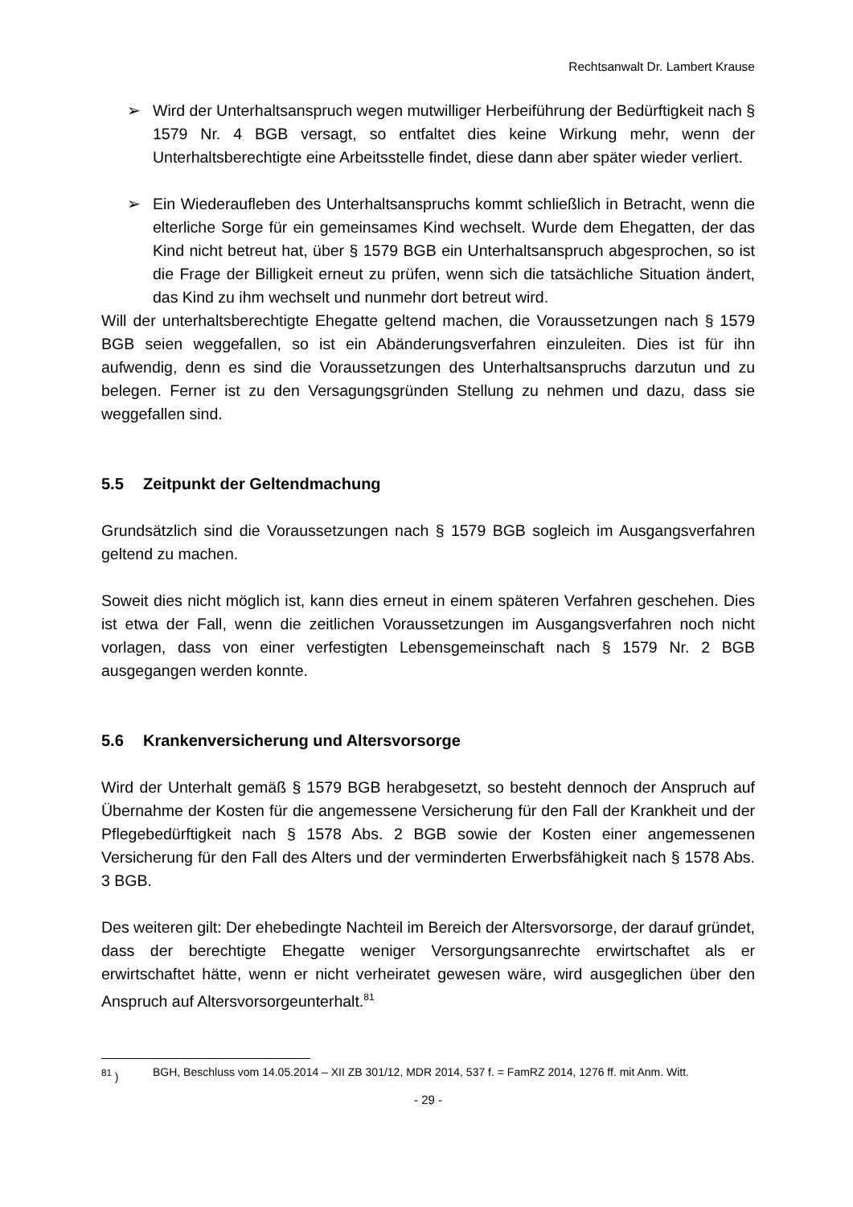Rechtsanwalt Dr. Lambert Krause
➢ Wird der Unterhaltsanspruch wegen mutwilliger Herbeiführung der Bedürftigkeit nach § 1579 Nr. 4 BGB versagt, so entfaltet dies keine Wirkung mehr, wenn der Unterhaltsberechtigte eine Arbeitsstelle findet, diese dann aber später wieder verliert.
➢ Ein Wiederaufleben des Unterhaltsanspruchs kommt schließlich in Betracht, wenn die elterliche Sorge für ein gemeinsames Kind wechselt. Wurde dem Ehegatten, der das Kind nicht betreut hat, über § 1579 BGB ein Unterhaltsanspruch abgesprochen, so ist die Frage der Billigkeit erneut zu prüfen, wenn sich die tatsächliche Situation ändert, das Kind zu ihm wechselt und nunmehr dort betreut wird.
Will der unterhaltsberechtigte Ehegatte geltend machen, die Voraussetzungen nach § 1579 BGB seien weggefallen, so ist ein Abänderungsverfahren einzuleiten. Dies ist für ihn aufwendig, denn es sind die Voraussetzungen des Unterhaltsanspruchs darzutun und zu belegen. Ferner ist zu den Versagungsgründen Stellung zu nehmen und dazu, dass sie weggefallen sind.
5.5 Zeitpunkt der Geltendmachung
Grundsätzlich sind die Voraussetzungen nach § 1579 BGB sogleich im Ausgangsverfahren geltend zu machen.
Soweit dies nicht möglich ist, kann dies erneut in einem späteren Verfahren geschehen. Dies ist etwa der Fall, wenn die zeitlichen Voraussetzungen im Ausgangsverfahren noch nicht vorlagen, dass von einer verfestigten Lebensgemeinschaft nach § 1579 Nr. 2 BGB ausgegangen werden konnte.
5.6 Krankenversicherung und Altersvorsorge
Wird der Unterhalt gemäß § 1579 BGB herabgesetzt, so besteht dennoch der Anspruch auf Übernahme der Kosten für die angemessene Versicherung für den Fall der Krankheit und der Pflegebedürftigkeit nach § 1578 Abs. 2 BGB sowie der Kosten einer angemessenen Versicherung für den Fall des Alters und der verminderten Erwerbsfähigkeit nach § 1578 Abs. 3 BGB.
Des weiteren gilt: Der ehebedingte Nachteil im Bereich der Altersvorsorge, der darauf gründet, dass der berechtigte Ehegatte weniger Versorgungsanrechte erwirtschaftet als er erwirtschaftet hätte, wenn er nicht verheiratet gewesen wäre, wird ausgeglichen über den Anspruch auf Altersvorsorgeunterhalt.<sup>81</sup>
<sup>81</sup> ) BGH, Beschluss vom 14.05.2014 – XII ZB 301/12, MDR 2014, 537 f. = FamRZ 2014, 1276 ff. mit Anm. Witt.
- 29 -